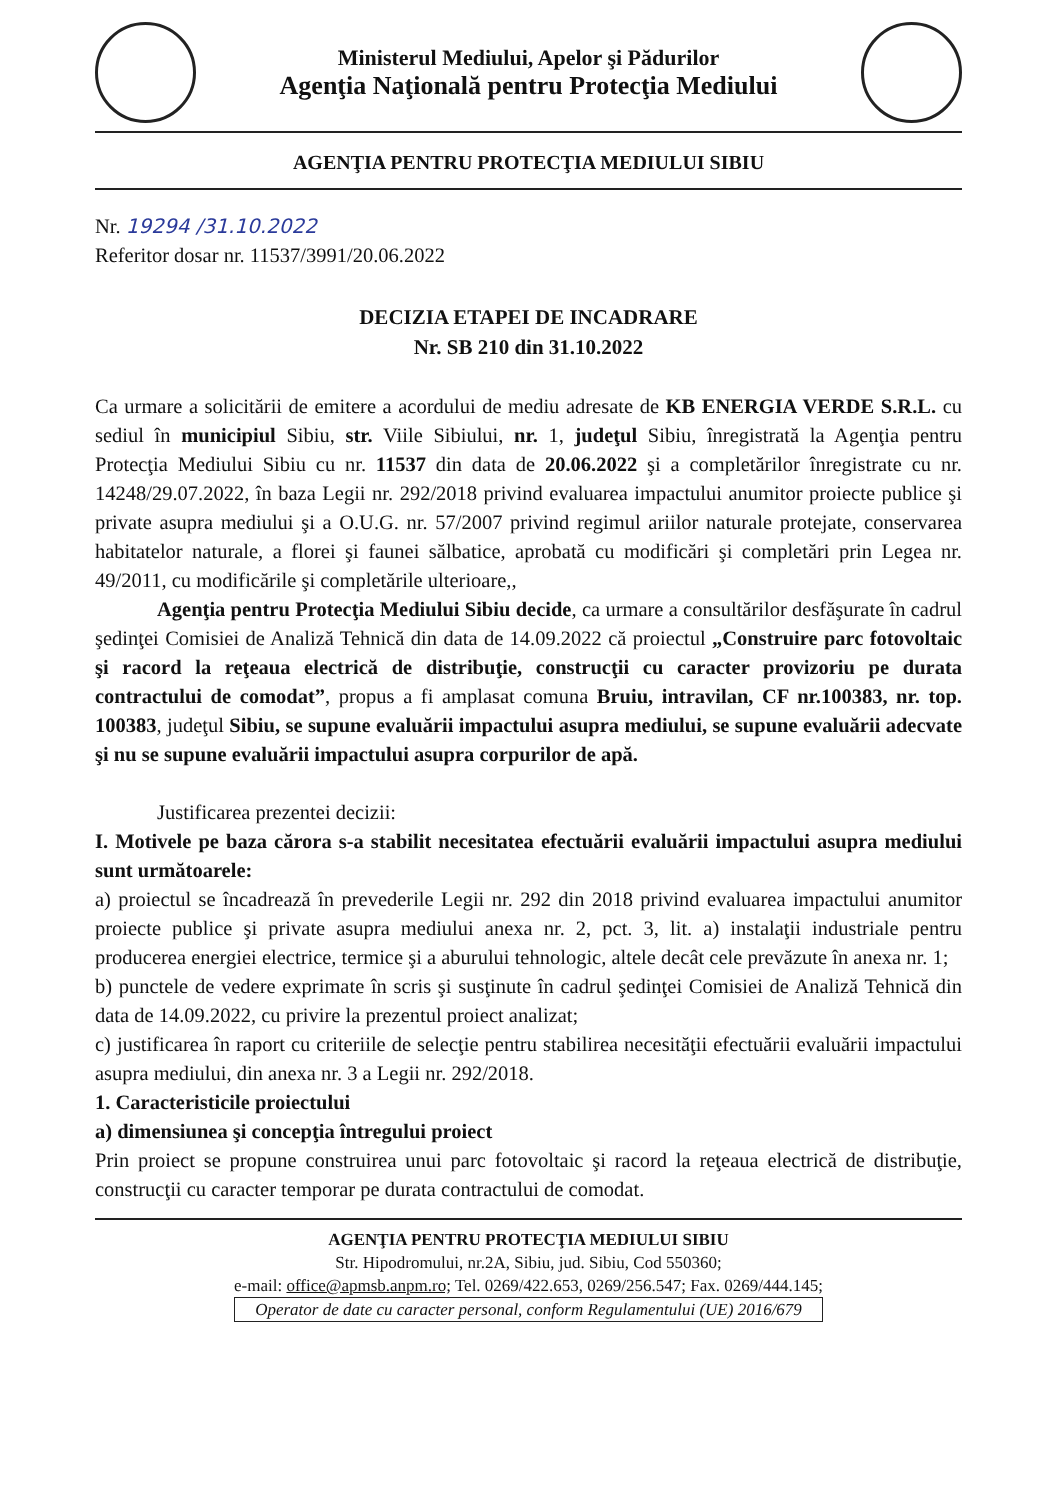Ministerul Mediului, Apelor şi Pădurilor
Agenţia Naţională pentru Protecţia Mediului
AGENŢIA PENTRU PROTECŢIA MEDIULUI SIBIU
Nr. 19294 /31.10.2022
Referitor dosar nr. 11537/3991/20.06.2022
DECIZIA ETAPEI DE INCADRARE
Nr. SB 210 din 31.10.2022
Ca urmare a solicitării de emitere a acordului de mediu adresate de KB ENERGIA VERDE S.R.L. cu sediul în municipiul Sibiu, str. Viile Sibiului, nr. 1, judeţul Sibiu, înregistrată la Agenţia pentru Protecţia Mediului Sibiu cu nr. 11537 din data de 20.06.2022 şi a completărilor înregistrate cu nr. 14248/29.07.2022, în baza Legii nr. 292/2018 privind evaluarea impactului anumitor proiecte publice şi private asupra mediului şi a O.U.G. nr. 57/2007 privind regimul ariilor naturale protejate, conservarea habitatelor naturale, a florei şi faunei sălbatice, aprobată cu modificări şi completări prin Legea nr. 49/2011, cu modificările şi completările ulterioare,,
Agenţia pentru Protecţia Mediului Sibiu decide, ca urmare a consultărilor desfăşurate în cadrul şedinţei Comisiei de Analiză Tehnică din data de 14.09.2022 că proiectul „Construire parc fotovoltaic şi racord la reţeaua electrică de distribuţie, construcţii cu caracter provizoriu pe durata contractului de comodat”, propus a fi amplasat comuna Bruiu, intravilan, CF nr.100383, nr. top. 100383, judeţul Sibiu, se supune evaluării impactului asupra mediului, se supune evaluării adecvate şi nu se supune evaluării impactului asupra corpurilor de apă.
Justificarea prezentei decizii:
I. Motivele pe baza cărora s-a stabilit necesitatea efectuării evaluării impactului asupra mediului sunt următoarele:
a) proiectul se încadrează în prevederile Legii nr. 292 din 2018 privind evaluarea impactului anumitor proiecte publice şi private asupra mediului anexa nr. 2, pct. 3, lit. a) instalaţii industriale pentru producerea energiei electrice, termice şi a aburului tehnologic, altele decât cele prevăzute în anexa nr. 1;
b) punctele de vedere exprimate în scris şi susţinute în cadrul şedinţei Comisiei de Analiză Tehnică din data de 14.09.2022, cu privire la prezentul proiect analizat;
c) justificarea în raport cu criteriile de selecţie pentru stabilirea necesităţii efectuării evaluării impactului asupra mediului, din anexa nr. 3 a Legii nr. 292/2018.
1. Caracteristicile proiectului
a) dimensiunea şi concepţia întregului proiect
Prin proiect se propune construirea unui parc fotovoltaic şi racord la reţeaua electrică de distribuţie, construcţii cu caracter temporar pe durata contractului de comodat.
AGENŢIA PENTRU PROTECŢIA MEDIULUI SIBIU
Str. Hipodromului, nr.2A, Sibiu, jud. Sibiu, Cod 550360;
e-mail: office@apmsb.anpm.ro; Tel. 0269/422.653, 0269/256.547; Fax. 0269/444.145;
Operator de date cu caracter personal, conform Regulamentului (UE) 2016/679